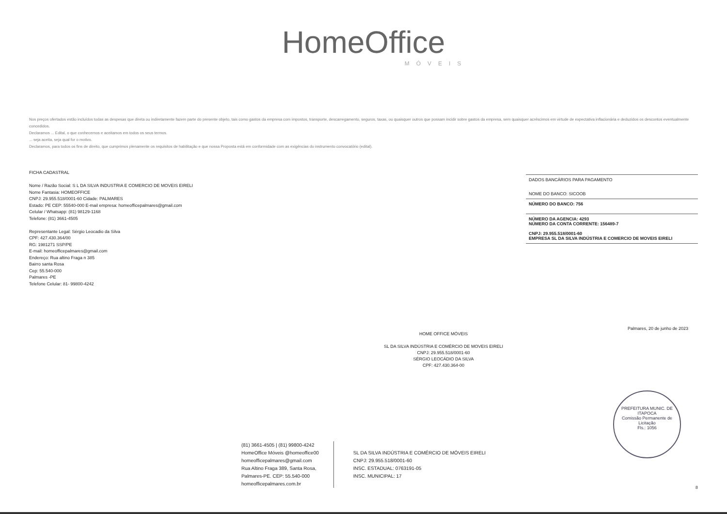HomeOffice
MÓVEIS
Nos preços ofertados estão incluídos todas as despesas que direta ou indiretamente fazem parte do presente objeto, tais como gastos da empresa com impostos, transporte, descarregamento, seguros, taxas, ou quaisquer outros que possam incidir sobre gastos da empresa, sem quaisquer acréscimos em virtude de expectativa inflacionária e deduzidos os descontos eventualmente concedidos.
Declaramos ... Edital, o que conhecemos e aceitamos em todos os seus termos.
... seja aceita, seja qual for o motivo.
Declaramos, para todos os fins de direito, que cumprimos plenamente os requisitos de habilitação e que nossa Proposta está em conformidade com as exigências do instrumento convocatório (edital).
FICHA CADASTRAL
Nome / Razão Social: S L DA SILVA INDUSTRIA E COMERCIO DE MOVEIS EIRELI
Nome Fantasia: HOMEOFFICE
CNPJ: 29.955.518/0001-60 Cidade: PALMARES
Estado: PE CEP: 55540-000 E-mail empresa: homeofficepalmares@gmail.com
Celular / Whatsapp: (81) 98129-1168
Telefone: (81) 3661-4505
Representante Legal: Sérgio Leocadio da Silva
CPF: 427.430.364/00
RG: 1981271 SSP/PE
E-mail: homeofficepalmares@gmail.com
Endereço: Rua altino Fraga n 385
Bairro santa Rosa
Cep: 55.540-000
Palmares -PE
Telefone Celular: 81- 99800-4242
DADOS BANCÁRIOS PARA PAGAMENTO
NOME DO BANCO: SICOOB
NÚMERO DO BANCO: 756
NÚMERO DA AGENCIA: 4293
NÚMERO DA CONTA CORRENTE: 156489-7
CNPJ: 29.955.518/0001-60
EMPRESA SL DA SILVA INDÚSTRIA E COMERCIO DE MOVEIS EIRELI
Palmares, 20 de junho de 2023
HOME OFFICE MÓVEIS
SL DA SILVA INDÚSTRIA E COMÉRCIO DE MOVEIS EIRELI
CNPJ: 29.955.518/0001-60
SÉRGIO LEOCÁDIO DA SILVA
CPF: 427.430.364-00
(81) 3661-4505 | (81) 99800-4242
HomeOffice Móveis @homeoffice00
homeofficepalmares@gmail.com
Rua Altino Fraga 389, Santa Rosa,
Palmares-PE. CEP: 55.540-000
homeofficepalmares.com.br
SL DA SILVA INDÚSTRIA E COMÉRCIO DE MÓVEIS EIRELI
CNPJ: 29.955.518/0001-60
INSC. ESTADUAL: 0763191-05
INSC. MUNICIPAL: 17
PREFEITURA MUNIC. DE ITAPOCA
Comissão Permanente de Licitação
Fls.: 1056
8